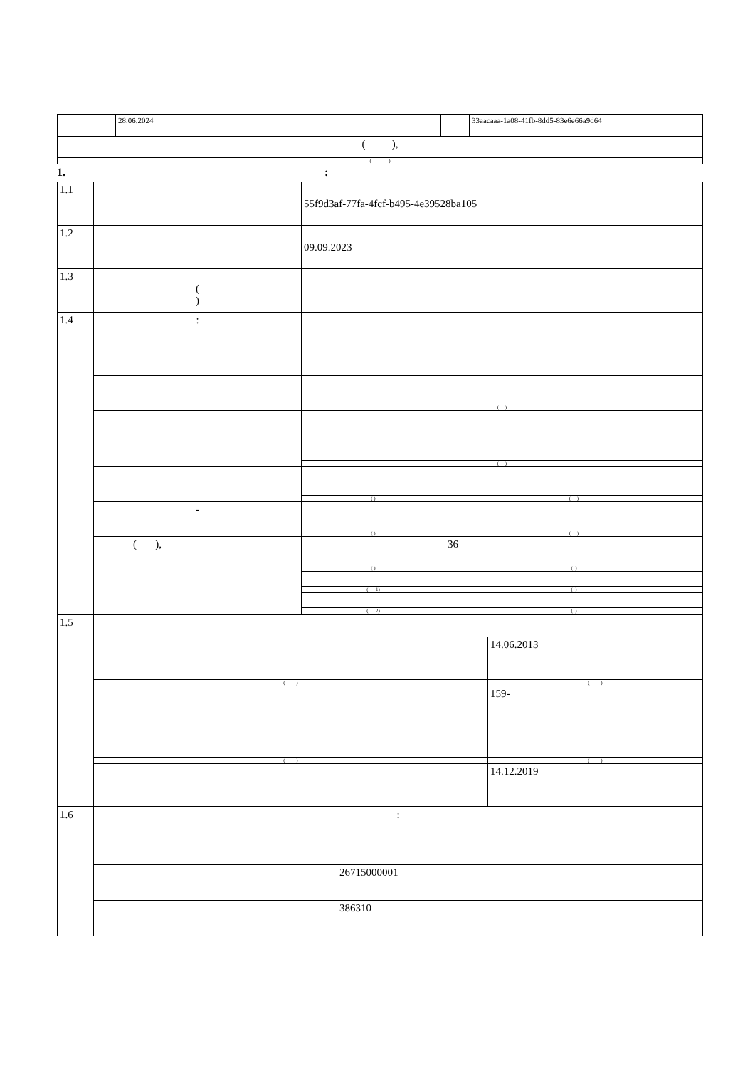| | 28.06.2024 | | 33aacaaa-1a08-41fb-8dd5-83e6e66a9d64 |
| ( ), | | | |
| ( ) | | | |
1. :
| 1.1 | | 55f9d3af-77fa-4fcf-b495-4e39528ba105 | |
| 1.2 | | 09.09.2023 | |
| 1.3 | ( ) | | |
| 1.4 | : | | |
| | | ( ) | |
| | | ( ) | |
| | | ( ) | ( ) |
| | - | | |
| | | ( ) | ( ) |
| | ( ), | | 36 |
| | | ( ) | ( ) |
| | | / ( 1) / / ( 2) / | / ( ) / / ( ) / |
| 1.5 | | |
| | | 14.06.2013 |
| | ( ) | ( ) |
| | | 159- |
| | ( ) | ( ) |
| | | 14.12.2019 |
| 1.6 | : | |
| | | 26715000001 |
| | | 386310 |